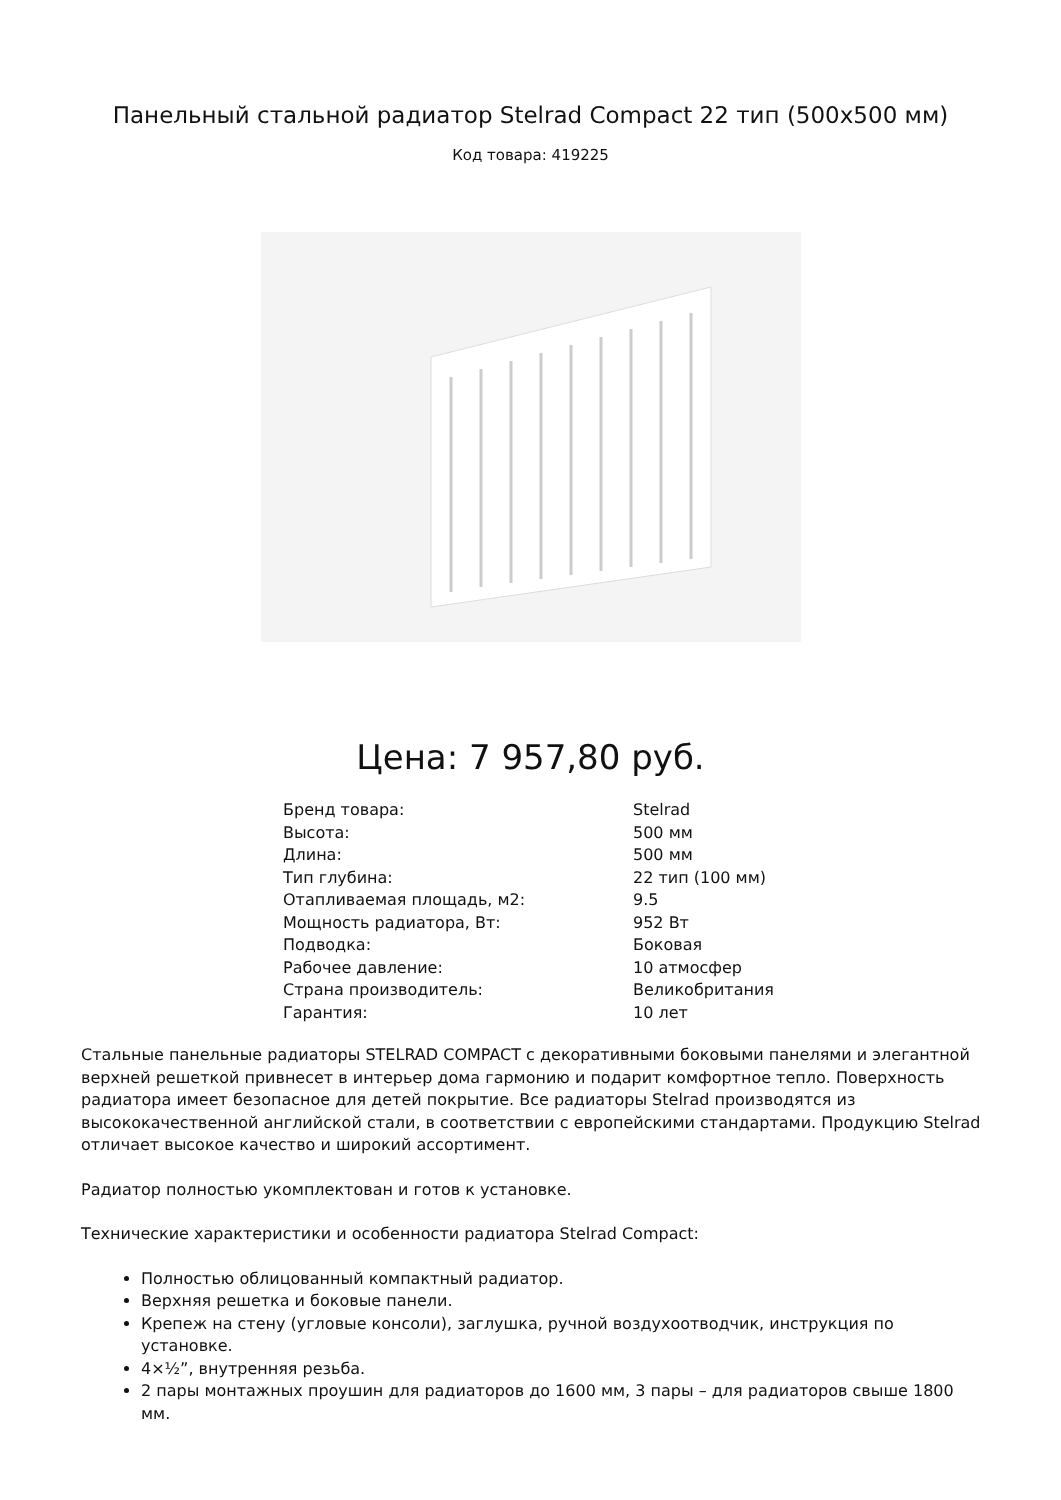Панельный стальной радиатор Stelrad Compact 22 тип (500x500 мм)
Код товара: 419225
Цена: 7 957,80 руб.
| Бренд товара: | Stelrad |
| Высота: | 500 мм |
| Длина: | 500 мм |
| Тип глубина: | 22 тип (100 мм) |
| Отапливаемая площадь, м2: | 9.5 |
| Мощность радиатора, Вт: | 952 Вт |
| Подводка: | Боковая |
| Рабочее давление: | 10 атмосфер |
| Страна производитель: | Великобритания |
| Гарантия: | 10 лет |
Стальные панельные радиаторы STELRAD COMPACT с декоративными боковыми панелями и элегантной верхней решеткой привнесет в интерьер дома гармонию и подарит комфортное тепло. Поверхность радиатора имеет безопасное для детей покрытие. Все радиаторы Stelrad производятся из высококачественной английской стали, в соответствии с европейскими стандартами. Продукцию Stelrad отличает высокое качество и широкий ассортимент.
Радиатор полностью укомплектован и готов к установке.
Технические характеристики и особенности радиатора Stelrad Compact:
Полностью облицованный компактный радиатор.
Верхняя решетка и боковые панели.
Крепеж на стену (угловые консоли), заглушка, ручной воздухоотводчик, инструкция по установке.
4×½”, внутренняя резьба.
2 пары монтажных проушин для радиаторов до 1600 мм, 3 пары – для радиаторов свыше 1800 мм.